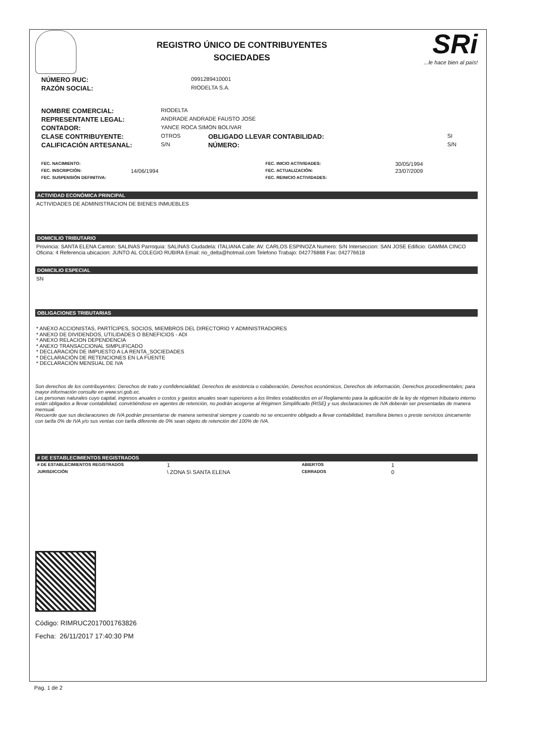REGISTRO ÚNICO DE CONTRIBUYENTES
SOCIEDADES
SRi...le hace bien al país!
| NÚMERO RUC: | 0991289410001 |
| RAZÓN SOCIAL: | RIODELTA S.A. |
| NOMBRE COMERCIAL: | RIODELTA | | |
| REPRESENTANTE LEGAL: | ANDRADE ANDRADE FAUSTO JOSE | | |
| CONTADOR: | YANCE ROCA SIMON BOLIVAR | | |
| CLASE CONTRIBUYENTE: | OTROS | OBLIGADO LLEVAR CONTABILIDAD: | SI |
| CALIFICACIÓN ARTESANAL: | S/N | NÚMERO: | S/N |
| FEC. NACIMIENTO: | | FEC. INICIO ACTIVIDADES: | 30/05/1994 |
| FEC. INSCRIPCIÓN: | 14/06/1994 | FEC. ACTUALIZACIÓN: | 23/07/2009 |
| FEC. SUSPENSIÓN DEFINITIVA: | | FEC. REINICIO ACTIVIDADES: | |
ACTIVIDAD ECONÓMICA PRINCIPAL
ACTIVIDADES DE ADMINISTRACION DE BIENES INMUEBLES
DOMICILIO TRIBUTARIO
Provincia: SANTA ELENA Canton: SALINAS Parroquia: SALINAS Ciudadela: ITALIANA Calle: AV. CARLOS ESPINOZA Numero: S/N Interseccion: SAN JOSE Edificio: GAMMA CINCO Oficina: 4 Referencia ubicacion: JUNTO AL COLEGIO RUBIRA Email: rio_delta@hotmail.com Telefono Trabajo: 042776888 Fax: 042776618
DOMICILIO ESPECIAL
SN
OBLIGACIONES TRIBUTARIAS
* ANEXO ACCIONISTAS, PARTÍCIPES, SOCIOS, MIEMBROS DEL DIRECTORIO Y ADMINISTRADORES
* ANEXO DE DIVIDENDOS, UTILIDADES O BENEFICIOS - ADI
* ANEXO RELACION DEPENDENCIA
* ANEXO TRANSACCIONAL SIMPLIFICADO
* DECLARACIÓN DE IMPUESTO A LA RENTA_SOCIEDADES
* DECLARACIÓN DE RETENCIONES EN LA FUENTE
* DECLARACIÓN MENSUAL DE IVA
Son derechos de los contribuyentes: Derechos de trato y confidencialidad, Derechos de asistencia o colaboración, Derechos económicos, Derechos de información, Derechos procedimentales; para mayor información consulte en www.sri.gob.ec.
Las personas naturales cuyo capital, ingresos anuales o costos y gastos anuales sean superiores a los límites establecidos en el Reglamento para la aplicación de la ley de régimen tributario interno están obligados a llevar contabilidad, convirtiéndose en agentes de retención, no podrán acogerse al Régimen Simplificado (RISE) y sus declaraciones de IVA deberán ser presentadas de manera mensual.
Recuerde que sus declaraciones de IVA podrán presentarse de manera semestral siempre y cuando no se encuentre obligado a llevar contabilidad, transfiera bienes o preste servicios únicamente con tarifa 0% de IVA y/o sus ventas con tarifa diferente de 0% sean objeto de retención del 100% de IVA.
# DE ESTABLECIMIENTOS REGISTRADOS
| # DE ESTABLECIMIENTOS REGISTRADOS | 1 | ABIERTOS | 1 |
| JURISDICCIÓN | \ ZONA 5\ SANTA ELENA | CERRADOS | 0 |
Código: RIMRUC2017001763826
Fecha: 26/11/2017 17:40:30 PM
Pag. 1 de 2